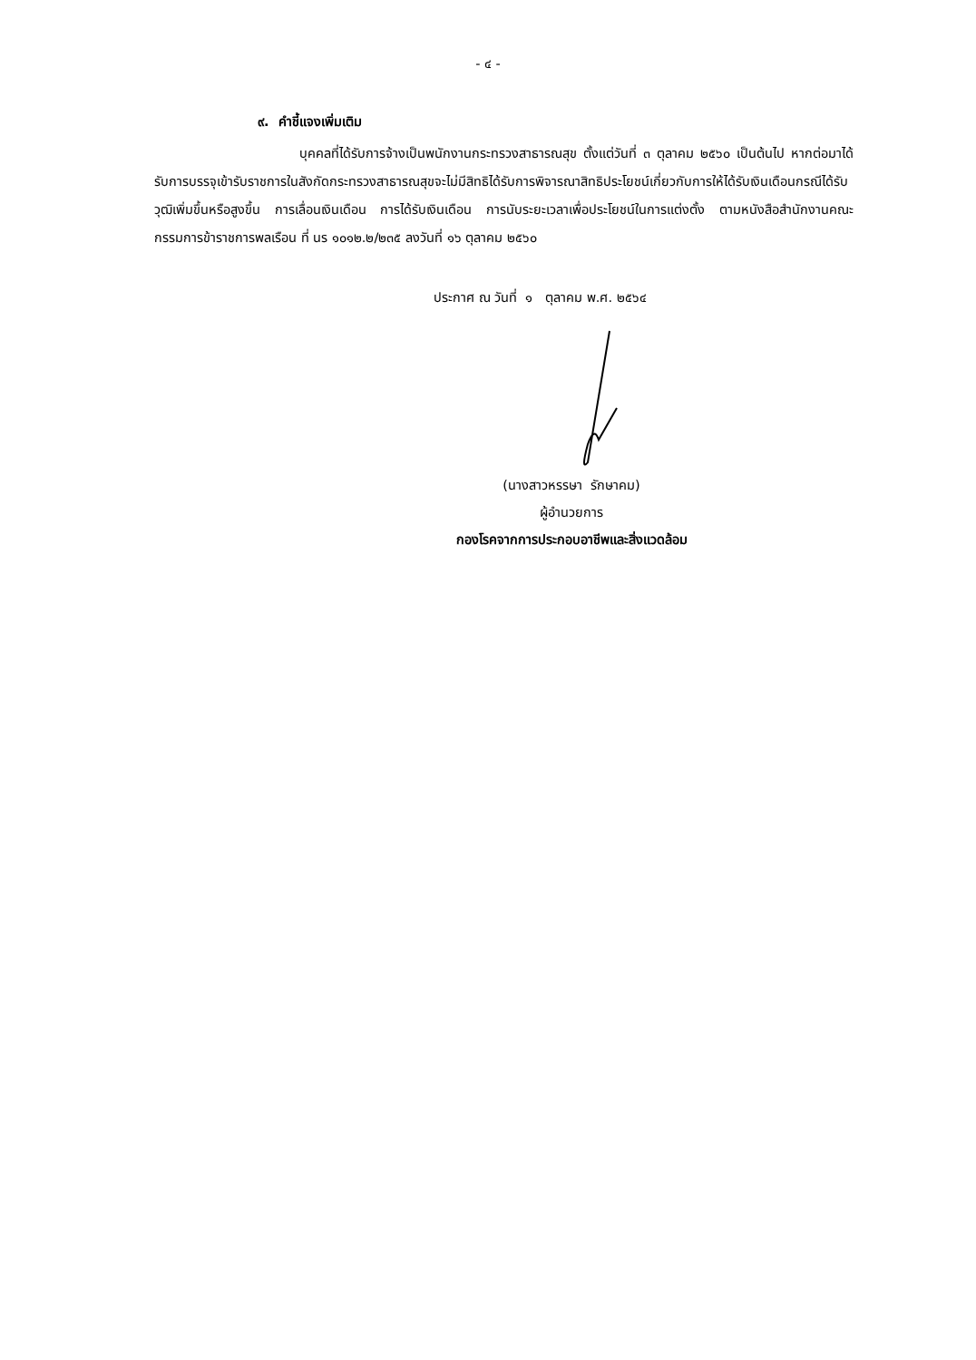- ๔ -
๙. คำชี้แจงเพิ่มเติม
บุคคลที่ได้รับการจ้างเป็นพนักงานกระทรวงสาธารณสุข ตั้งแต่วันที่ ๓ ตุลาคม ๒๕๖๐ เป็นต้นไป หากต่อมาได้รับการบรรจุเข้ารับราชการในสังกัดกระทรวงสาธารณสุขจะไม่มีสิทธิได้รับการพิจารณาสิทธิประโยชน์เกี่ยวกับการให้ได้รับเงินเดือนกรณีได้รับวุฒิเพิ่มขึ้นหรือสูงขึ้น การเลื่อนเงินเดือน การได้รับเงินเดือน การนับระยะเวลาเพื่อประโยชน์ในการแต่งตั้ง ตามหนังสือสำนักงานคณะกรรมการข้าราชการพลเรือน ที่ นร ๑๐๑๒.๒/๒๓๕ ลงวันที่ ๑๖ ตุลาคม ๒๕๖๐
ประกาศ ณ วันที่ ๑ ตุลาคม พ.ศ. ๒๕๖๔
(นางสาวหรรษา รักษาคม)
ผู้อำนวยการ
กองโรคจากการประกอบอาชีพและสิ่งแวดล้อม